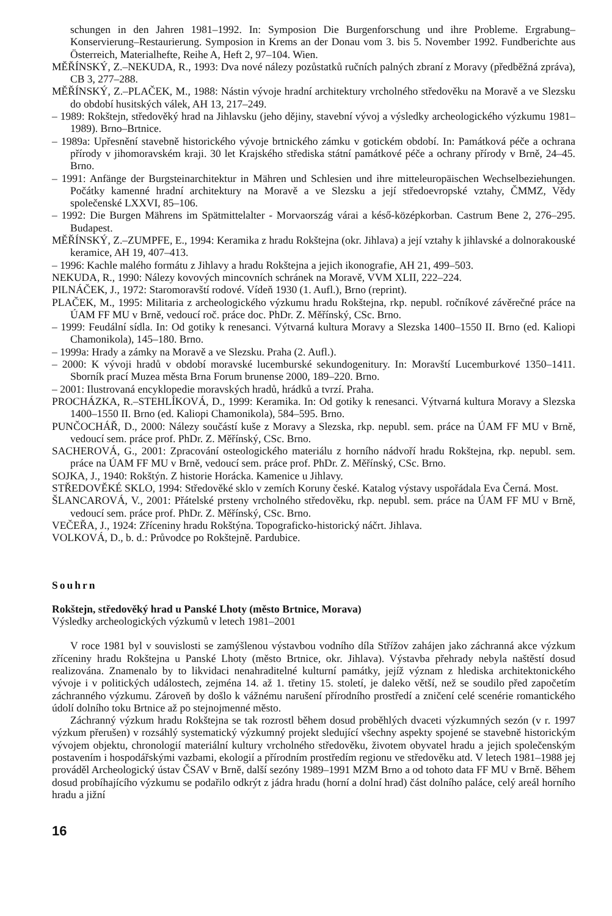schungen in den Jahren 1981–1992. In: Symposion Die Burgenforschung und ihre Probleme. Ergrabung–Konservierung–Restaurierung. Symposion in Krems an der Donau vom 3. bis 5. November 1992. Fundberichte aus Österreich, Materialhefte, Reihe A, Heft 2, 97–104. Wien.
MĚŘÍNSKÝ, Z.–NEKUDA, R., 1993: Dva nové nálezy pozůstatků ručních palných zbraní z Moravy (předběžná zpráva), CB 3, 277–288.
MĚŘÍNSKÝ, Z.–PLAČEK, M., 1988: Nástin vývoje hradní architektury vrcholného středověku na Moravě a ve Slezsku do období husitských válek, AH 13, 217–249.
– 1989: Rokštejn, středověký hrad na Jihlavsku (jeho dějiny, stavební vývoj a výsledky archeologického výzkumu 1981–1989). Brno–Brtnice.
– 1989a: Upřesnění stavebně historického vývoje brtnického zámku v gotickém období. In: Památková péče a ochrana přírody v jihomoravském kraji. 30 let Krajského střediska státní památkové péče a ochrany přírody v Brně, 24–45. Brno.
– 1991: Anfänge der Burgsteinarchitektur in Mähren und Schlesien und ihre mitteleuropäischen Wechselbeziehungen. Počátky kamenné hradní architektury na Moravě a ve Slezsku a její středoevropské vztahy, ČMMZ, Vědy společenské LXXVI, 85–106.
– 1992: Die Burgen Mährens im Spätmittelalter - Morvaország várai a késő-középkorban. Castrum Bene 2, 276–295. Budapest.
MĚŘÍNSKÝ, Z.–ZUMPFE, E., 1994: Keramika z hradu Rokštejna (okr. Jihlava) a její vztahy k jihlavské a dolnorakouské keramice, AH 19, 407–413.
– 1996: Kachle malého formátu z Jihlavy a hradu Rokštejna a jejich ikonografie, AH 21, 499–503.
NEKUDA, R., 1990: Nálezy kovových mincovních schránek na Moravě, VVM XLII, 222–224.
PILNÁČEK, J., 1972: Staromoravští rodové. Vídeň 1930 (1. Aufl.), Brno (reprint).
PLAČEK, M., 1995: Militaria z archeologického výzkumu hradu Rokštejna, rkp. nepubl. ročníkové závěrečné práce na ÚAM FF MU v Brně, vedoucí roč. práce doc. PhDr. Z. Měřínský, CSc. Brno.
– 1999: Feudální sídla. In: Od gotiky k renesanci. Výtvarná kultura Moravy a Slezska 1400–1550 II. Brno (ed. Kaliopi Chamonikola), 145–180. Brno.
– 1999a: Hrady a zámky na Moravě a ve Slezsku. Praha (2. Aufl.).
– 2000: K vývoji hradů v období moravské lucemburské sekundogenitury. In: Moravští Lucemburkové 1350–1411. Sborník prací Muzea města Brna Forum brunense 2000, 189–220. Brno.
– 2001: Ilustrovaná encyklopedie moravských hradů, hrádků a tvrzí. Praha.
PROCHÁZKA, R.–STEHLÍKOVÁ, D., 1999: Keramika. In: Od gotiky k renesanci. Výtvarná kultura Moravy a Slezska 1400–1550 II. Brno (ed. Kaliopi Chamonikola), 584–595. Brno.
PUNČOCHÁŘ, D., 2000: Nálezy součástí kuše z Moravy a Slezska, rkp. nepubl. sem. práce na ÚAM FF MU v Brně, vedoucí sem. práce prof. PhDr. Z. Měřínský, CSc. Brno.
SACHEROVÁ, G., 2001: Zpracování osteologického materiálu z horního nádvoří hradu Rokštejna, rkp. nepubl. sem. práce na ÚAM FF MU v Brně, vedoucí sem. práce prof. PhDr. Z. Měřínský, CSc. Brno.
SOJKA, J., 1940: Rokštýn. Z historie Horácka. Kamenice u Jihlavy.
STŘEDOVĚKÉ SKLO, 1994: Středověké sklo v zemích Koruny české. Katalog výstavy uspořádala Eva Černá. Most.
ŠLANCAROVÁ, V., 2001: Přátelské prsteny vrcholného středověku, rkp. nepubl. sem. práce na ÚAM FF MU v Brně, vedoucí sem. práce prof. PhDr. Z. Měřínský, CSc. Brno.
VEČEŘA, J., 1924: Zříceniny hradu Rokštýna. Topograficko-historický náčrt. Jihlava.
VOLKOVÁ, D., b. d.: Průvodce po Rokštejně. Pardubice.
Souhrn
Rokštejn, středověký hrad u Panské Lhoty (město Brtnice, Morava)
Výsledky archeologických výzkumů v letech 1981–2001
V roce 1981 byl v souvislosti se zamýšlenou výstavbou vodního díla Střížov zahájen jako záchranná akce výzkum zříceniny hradu Rokštejna u Panské Lhoty (město Brtnice, okr. Jihlava). Výstavba přehrady nebyla naštěstí dosud realizována. Znamenalo by to likvidaci nenahraditelné kulturní památky, jejíž význam z hlediska architektonického vývoje i v politických událostech, zejména 14. až 1. třetiny 15. století, je daleko větší, než se soudilo před započetím záchranného výzkumu. Zároveň by došlo k vážnému narušení přírodního prostředí a zničení celé scenérie romantického údolí dolního toku Brtnice až po stejnojmenné město.
Záchranný výzkum hradu Rokštejna se tak rozrostl během dosud proběhlých dvaceti výzkumných sezón (v r. 1997 výzkum přerušen) v rozsáhlý systematický výzkumný projekt sledující všechny aspekty spojené se stavebně historickým vývojem objektu, chronologií materiální kultury vrcholného středověku, životem obyvatel hradu a jejich společenským postavením i hospodářskými vazbami, ekologií a přírodním prostředím regionu ve středověku atd. V letech 1981–1988 jej prováděl Archeologický ústav ČSAV v Brně, další sezóny 1989–1991 MZM Brno a od tohoto data FF MU v Brně. Během dosud probíhajícího výzkumu se podařilo odkrýt z jádra hradu (horní a dolní hrad) část dolního paláce, celý areál horního hradu a jižní
16